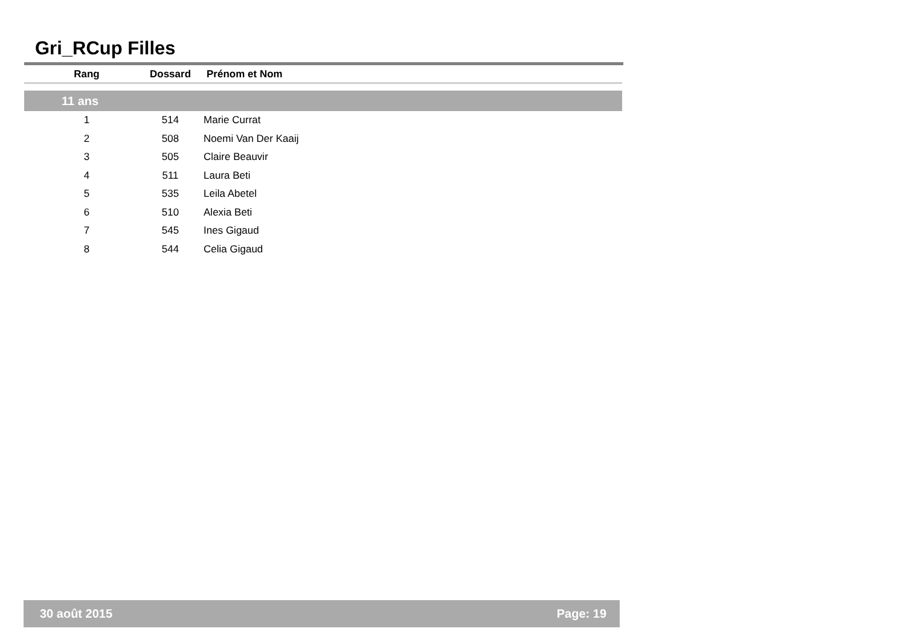Gri_RCup Filles
| Rang | Dossard | Prénom et Nom |
| --- | --- | --- |
| 11 ans | | |
| 1 | 514 | Marie Currat |
| 2 | 508 | Noemi Van Der Kaaij |
| 3 | 505 | Claire Beauvir |
| 4 | 511 | Laura Beti |
| 5 | 535 | Leila Abetel |
| 6 | 510 | Alexia Beti |
| 7 | 545 | Ines Gigaud |
| 8 | 544 | Celia Gigaud |
30 août 2015 Page: 19